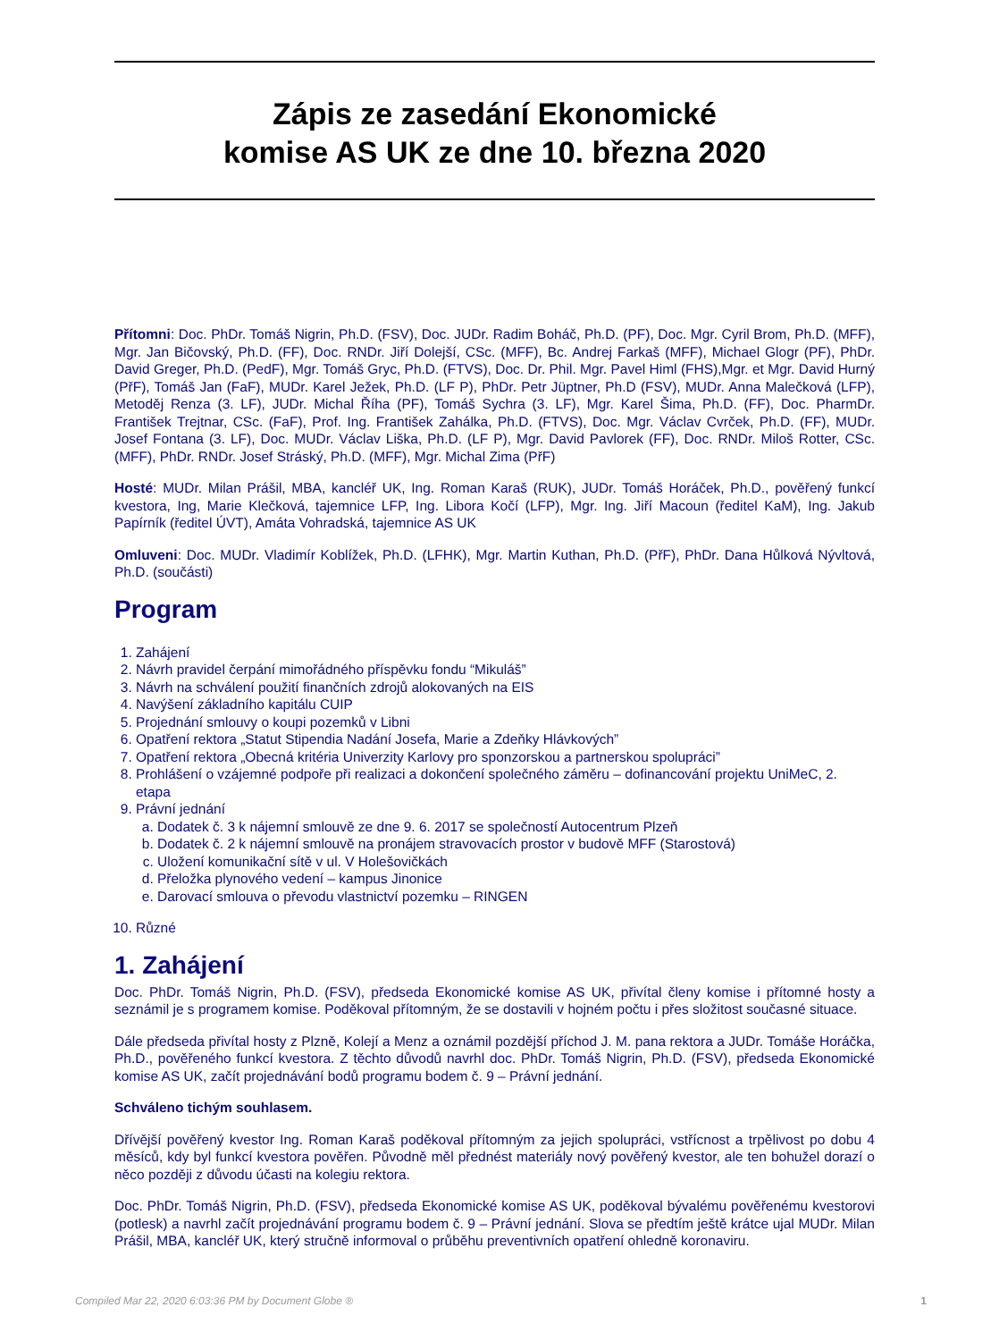Zápis ze zasedání Ekonomické
komise AS UK ze dne 10. března 2020
Přítomni: Doc. PhDr. Tomáš Nigrin, Ph.D. (FSV), Doc. JUDr. Radim Boháč, Ph.D. (PF), Doc. Mgr. Cyril Brom, Ph.D. (MFF), Mgr. Jan Bičovský, Ph.D. (FF), Doc. RNDr. Jiří Dolejší, CSc. (MFF), Bc. Andrej Farkaš (MFF), Michael Glogr (PF), PhDr. David Greger, Ph.D. (PedF), Mgr. Tomáš Gryc, Ph.D. (FTVS), Doc. Dr. Phil. Mgr. Pavel Himl (FHS),Mgr. et Mgr. David Hurný (PřF), Tomáš Jan (FaF), MUDr. Karel Ježek, Ph.D. (LF P), PhDr. Petr Jüptner, Ph.D (FSV), MUDr. Anna Malečková (LFP), Metoděj Renza (3. LF), JUDr. Michal Říha (PF), Tomáš Sychra (3. LF), Mgr. Karel Šima, Ph.D. (FF), Doc. PharmDr. František Trejtnar, CSc. (FaF), Prof. Ing. František Zahálka, Ph.D. (FTVS), Doc. Mgr. Václav Cvrček, Ph.D. (FF), MUDr. Josef Fontana (3. LF), Doc. MUDr. Václav Liška, Ph.D. (LF P), Mgr. David Pavlorek (FF), Doc. RNDr. Miloš Rotter, CSc. (MFF), PhDr. RNDr. Josef Stráský, Ph.D. (MFF), Mgr. Michal Zima (PřF)
Hosté: MUDr. Milan Prášil, MBA, kancléř UK, Ing. Roman Karaš (RUK), JUDr. Tomáš Horáček, Ph.D., pověřený funkcí kvestora, Ing, Marie Klečková, tajemnice LFP, Ing. Libora Kočí (LFP), Mgr. Ing. Jiří Macoun (ředitel KaM), Ing. Jakub Papírník (ředitel ÚVT), Amáta Vohradská, tajemnice AS UK
Omluveni: Doc. MUDr. Vladimír Koblížek, Ph.D. (LFHK), Mgr. Martin Kuthan, Ph.D. (PřF), PhDr. Dana Hůlková Nývltová, Ph.D. (součásti)
Program
1. Zahájení
2. Návrh pravidel čerpání mimořádného příspěvku fondu “Mikuláš”
3. Návrh na schválení použití finančních zdrojů alokovaných na EIS
4. Navýšení základního kapitálu CUIP
5. Projednání smlouvy o koupi pozemků v Libni
6. Opatření rektora „Statut Stipendia Nadání Josefa, Marie a Zdeňky Hlávkových”
7. Opatření rektora „Obecná kritéria Univerzity Karlovy pro sponzorskou a partnerskou spolupráci”
8. Prohlášení o vzájemné podpoře při realizaci a dokončení společného záměru – dofinancování projektu UniMeC, 2. etapa
9. Právní jednání
a. Dodatek č. 3 k nájemní smlouvě ze dne 9. 6. 2017 se společností Autocentrum Plzeň
b. Dodatek č. 2 k nájemní smlouvě na pronájem stravovacích prostor v budově MFF (Starostová)
c. Uložení komunikační sítě v ul. V Holešovičkách
d. Přeložka plynového vedení – kampus Jinonice
e. Darovací smlouva o převodu vlastnictví pozemku – RINGEN
10. Různé
1. Zahájení
Doc. PhDr. Tomáš Nigrin, Ph.D. (FSV), předseda Ekonomické komise AS UK, přivítal členy komise i přítomné hosty a seznámil je s programem komise. Poděkoval přítomným, že se dostavili v hojném počtu i přes složitost současné situace.
Dále předseda přivítal hosty z Plzně, Kolejí a Menz a oznámil pozdější příchod J. M. pana rektora a JUDr. Tomáše Horáčka, Ph.D., pověřeného funkcí kvestora. Z těchto důvodů navrhl doc. PhDr. Tomáš Nigrin, Ph.D. (FSV), předseda Ekonomické komise AS UK, začít projednávání bodů programu bodem č. 9 – Právní jednání.
Schváleno tichým souhlasem.
Dřívější pověřený kvestor Ing. Roman Karaš poděkoval přítomným za jejich spolupráci, vstřícnost a trpělivost po dobu 4 měsíců, kdy byl funkcí kvestora pověřen. Původně měl přednést materiály nový pověřený kvestor, ale ten bohužel dorazí o něco později z důvodu účasti na kolegiu rektora.
Doc. PhDr. Tomáš Nigrin, Ph.D. (FSV), předseda Ekonomické komise AS UK, poděkoval bývalému pověřenému kvestorovi (potlesk) a navrhl začít projednávání programu bodem č. 9 – Právní jednání. Slova se předtím ještě krátce ujal MUDr. Milan Prášil, MBA, kancléř UK, který stručně informoval o průběhu preventivních opatření ohledně koronaviru.
Compiled Mar 22, 2020 6:03:36 PM by Document Globe ® 1